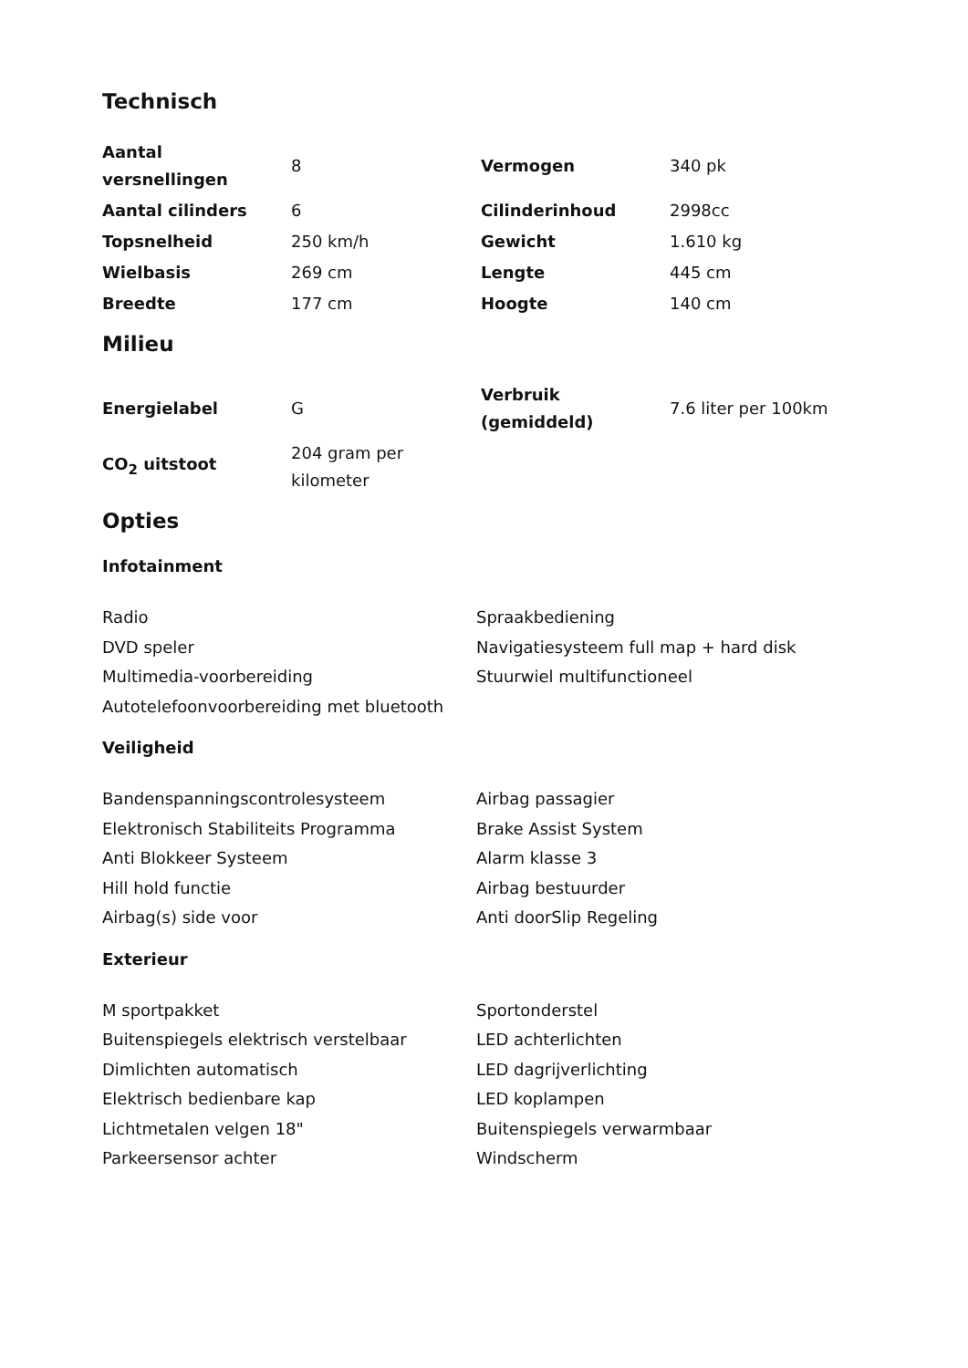Technisch
| Aantal versnellingen | 8 | Vermogen | 340 pk |
| Aantal cilinders | 6 | Cilinderinhoud | 2998cc |
| Topsnelheid | 250 km/h | Gewicht | 1.610 kg |
| Wielbasis | 269 cm | Lengte | 445 cm |
| Breedte | 177 cm | Hoogte | 140 cm |
Milieu
| Energielabel | G | Verbruik (gemiddeld) | 7.6 liter per 100km |
| CO<sub>2</sub> uitstoot | 204 gram per kilometer | | |
Opties
Infotainment
Radio
DVD speler
Multimedia-voorbereiding
Autotelefoonvoorbereiding met bluetooth
Spraakbediening
Navigatiesysteem full map + hard disk
Stuurwiel multifunctioneel
Veiligheid
Bandenspanningscontrolesysteem
Elektronisch Stabiliteits Programma
Anti Blokkeer Systeem
Hill hold functie
Airbag(s) side voor
Airbag passagier
Brake Assist System
Alarm klasse 3
Airbag bestuurder
Anti doorSlip Regeling
Exterieur
M sportpakket
Buitenspiegels elektrisch verstelbaar
Dimlichten automatisch
Elektrisch bedienbare kap
Lichtmetalen velgen 18"
Parkeersensor achter
Sportonderstel
LED achterlichten
LED dagrijverlichting
LED koplampen
Buitenspiegels verwarmbaar
Windscherm